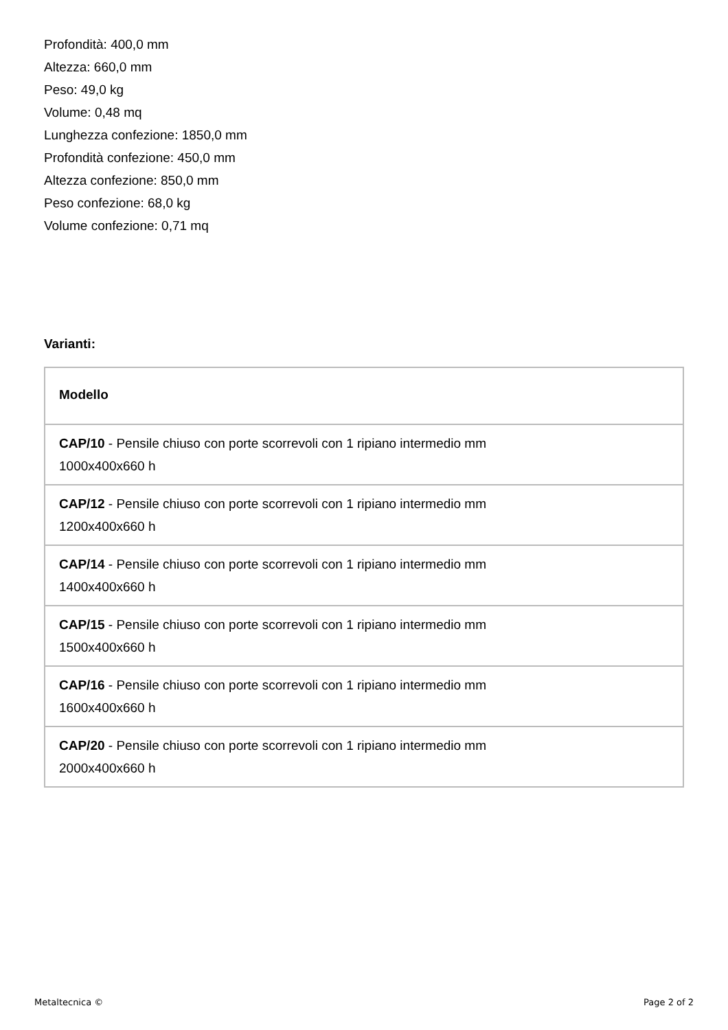Profondità: 400,0 mm
Altezza: 660,0 mm
Peso: 49,0 kg
Volume: 0,48 mq
Lunghezza confezione: 1850,0 mm
Profondità confezione: 450,0 mm
Altezza confezione: 850,0 mm
Peso confezione: 68,0 kg
Volume confezione: 0,71 mq
Varianti:
| Modello |
| --- |
| CAP/10 - Pensile chiuso con porte scorrevoli con 1 ripiano intermedio mm 1000x400x660 h |
| CAP/12 - Pensile chiuso con porte scorrevoli con 1 ripiano intermedio mm 1200x400x660 h |
| CAP/14 - Pensile chiuso con porte scorrevoli con 1 ripiano intermedio mm 1400x400x660 h |
| CAP/15 - Pensile chiuso con porte scorrevoli con 1 ripiano intermedio mm 1500x400x660 h |
| CAP/16 - Pensile chiuso con porte scorrevoli con 1 ripiano intermedio mm 1600x400x660 h |
| CAP/20 - Pensile chiuso con porte scorrevoli con 1 ripiano intermedio mm 2000x400x660 h |
Metaltecnica © Page 2 of 2